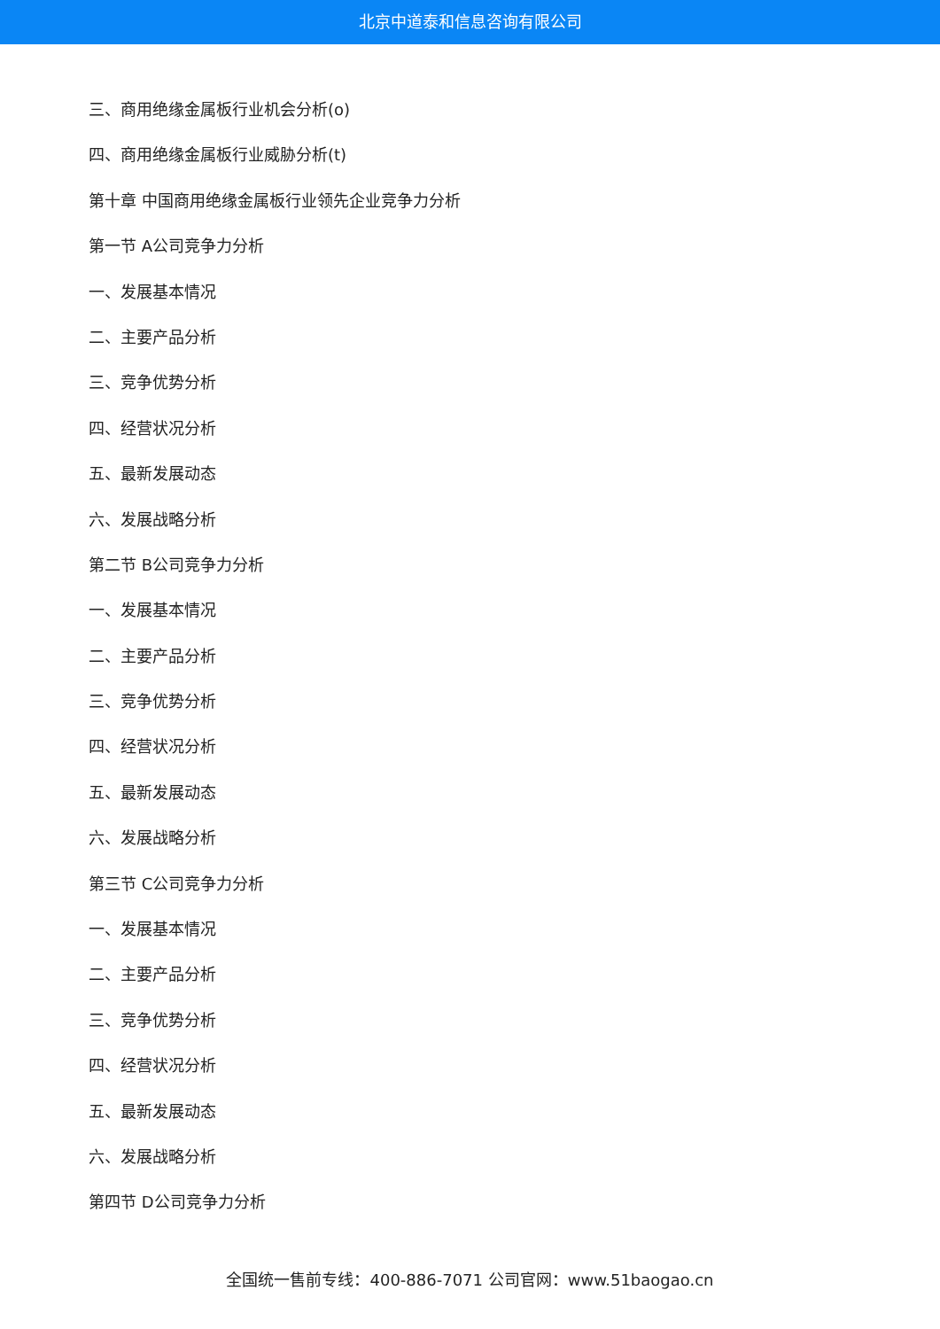北京中道泰和信息咨询有限公司
三、商用绝缘金属板行业机会分析(o)
四、商用绝缘金属板行业威胁分析(t)
第十章 中国商用绝缘金属板行业领先企业竞争力分析
第一节 A公司竞争力分析
一、发展基本情况
二、主要产品分析
三、竞争优势分析
四、经营状况分析
五、最新发展动态
六、发展战略分析
第二节 B公司竞争力分析
一、发展基本情况
二、主要产品分析
三、竞争优势分析
四、经营状况分析
五、最新发展动态
六、发展战略分析
第三节 C公司竞争力分析
一、发展基本情况
二、主要产品分析
三、竞争优势分析
四、经营状况分析
五、最新发展动态
六、发展战略分析
第四节 D公司竞争力分析
全国统一售前专线：400-886-7071 公司官网：www.51baogao.cn